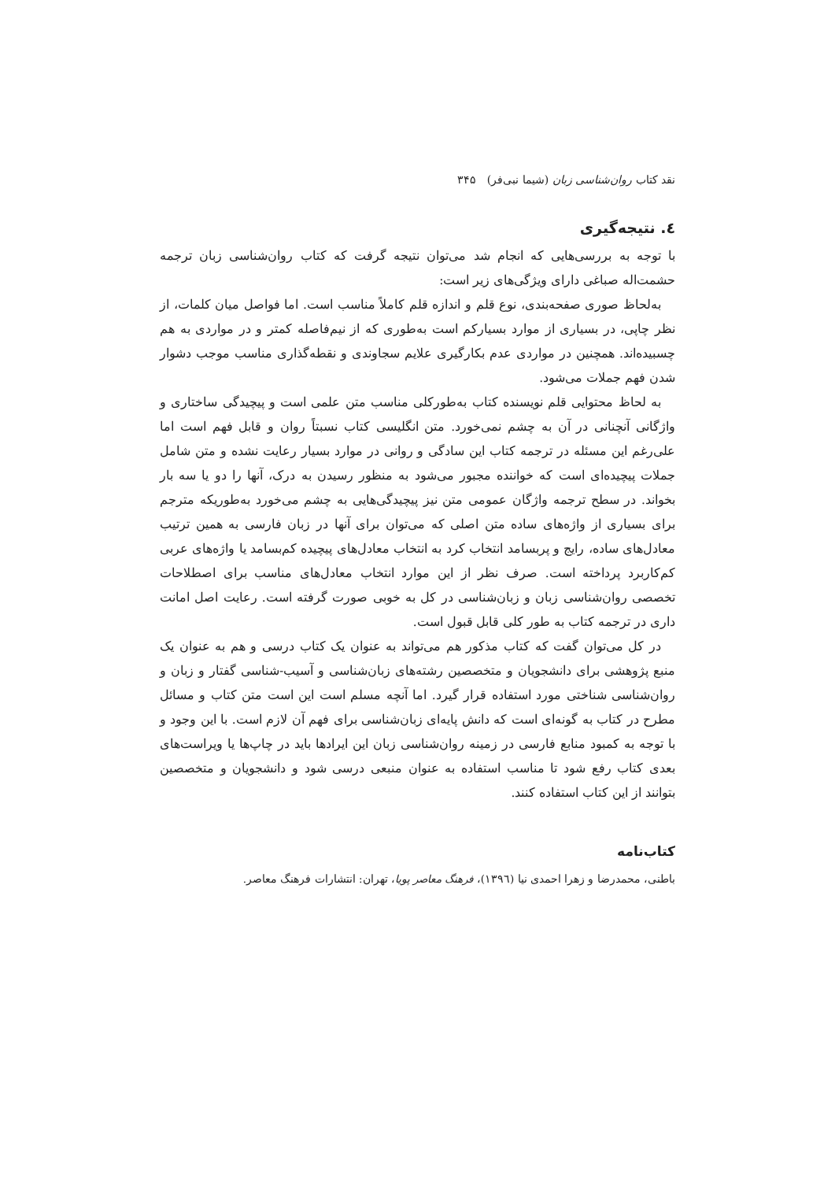نقد کتاب روان‌شناسی زبان (شیما نبی‌فر) ۳۴۵
٤. نتیجه‌گیری
با توجه به بررسی‌هایی که انجام شد می‌توان نتیجه گرفت که کتاب روان‌شناسی زبان ترجمه حشمت‌اله صباغی دارای ویژگی‌های زیر است:
به‌لحاظ صوری صفحه‌بندی، نوع قلم و اندازه قلم کاملاً مناسب است. اما فواصل میان کلمات، از نظر چاپی، در بسیاری از موارد بسیارکم است به‌طوری که از نیم‌فاصله کمتر و در مواردی به هم چسبیده‌اند. همچنین در مواردی عدم بکارگیری علایم سجاوندی و نقطه‌گذاری مناسب موجب دشوار شدن فهم جملات می‌شود.
به لحاظ محتوایی قلم نویسنده کتاب به‌طورکلی مناسب متن علمی است و پیچیدگی ساختاری و واژگانی آنچنانی در آن به چشم نمی‌خورد. متن انگلیسی کتاب نسبتاً روان و قابل فهم است اما علی‌رغم این مسئله در ترجمه کتاب این سادگی و روانی در موارد بسیار رعایت نشده و متن شامل جملات پیچیده‌ای است که خواننده مجبور می‌شود به منظور رسیدن به درک، آنها را دو یا سه بار بخواند. در سطح ترجمه واژگان عمومی متن نیز پیچیدگی‌هایی به چشم می‌خورد به‌طوریکه مترجم برای بسیاری از واژه‌های ساده متن اصلی که می‌توان برای آنها در زبان فارسی به همین ترتیب معادل‌های ساده، رایج و پربسامد انتخاب کرد به انتخاب معادل‌های پیچیده کم‌بسامد یا واژه‌های عربی کم‌کاربرد پرداخته است. صرف نظر از این موارد انتخاب معادل‌های مناسب برای اصطلاحات تخصصی روان‌شناسی زبان و زبان‌شناسی در کل به خوبی صورت گرفته است. رعایت اصل امانت داری در ترجمه کتاب به طور کلی قابل قبول است.
در کل می‌توان گفت که کتاب مذکور هم می‌تواند به عنوان یک کتاب درسی و هم به عنوان یک منبع پژوهشی برای دانشجویان و متخصصین رشته‌های زبان‌شناسی و آسیب-شناسی گفتار و زبان و روان‌شناسی شناختی مورد استفاده قرار گیرد. اما آنچه مسلم است این است متن کتاب و مسائل مطرح در کتاب به گونه‌ای است که دانش پایه‌ای زبان‌شناسی برای فهم آن لازم است. با این وجود و با توجه به کمبود منابع فارسی در زمینه روان‌شناسی زبان این ایرادها باید در چاپ‌ها یا ویراست‌های بعدی کتاب رفع شود تا مناسب استفاده به عنوان منبعی درسی شود و دانشجویان و متخصصین بتوانند از این کتاب استفاده کنند.
کتاب‌نامه
باطنی، محمدرضا و زهرا احمدی نیا (١٣٩٦)، فرهنگ معاصر پویا، تهران: انتشارات فرهنگ معاصر.